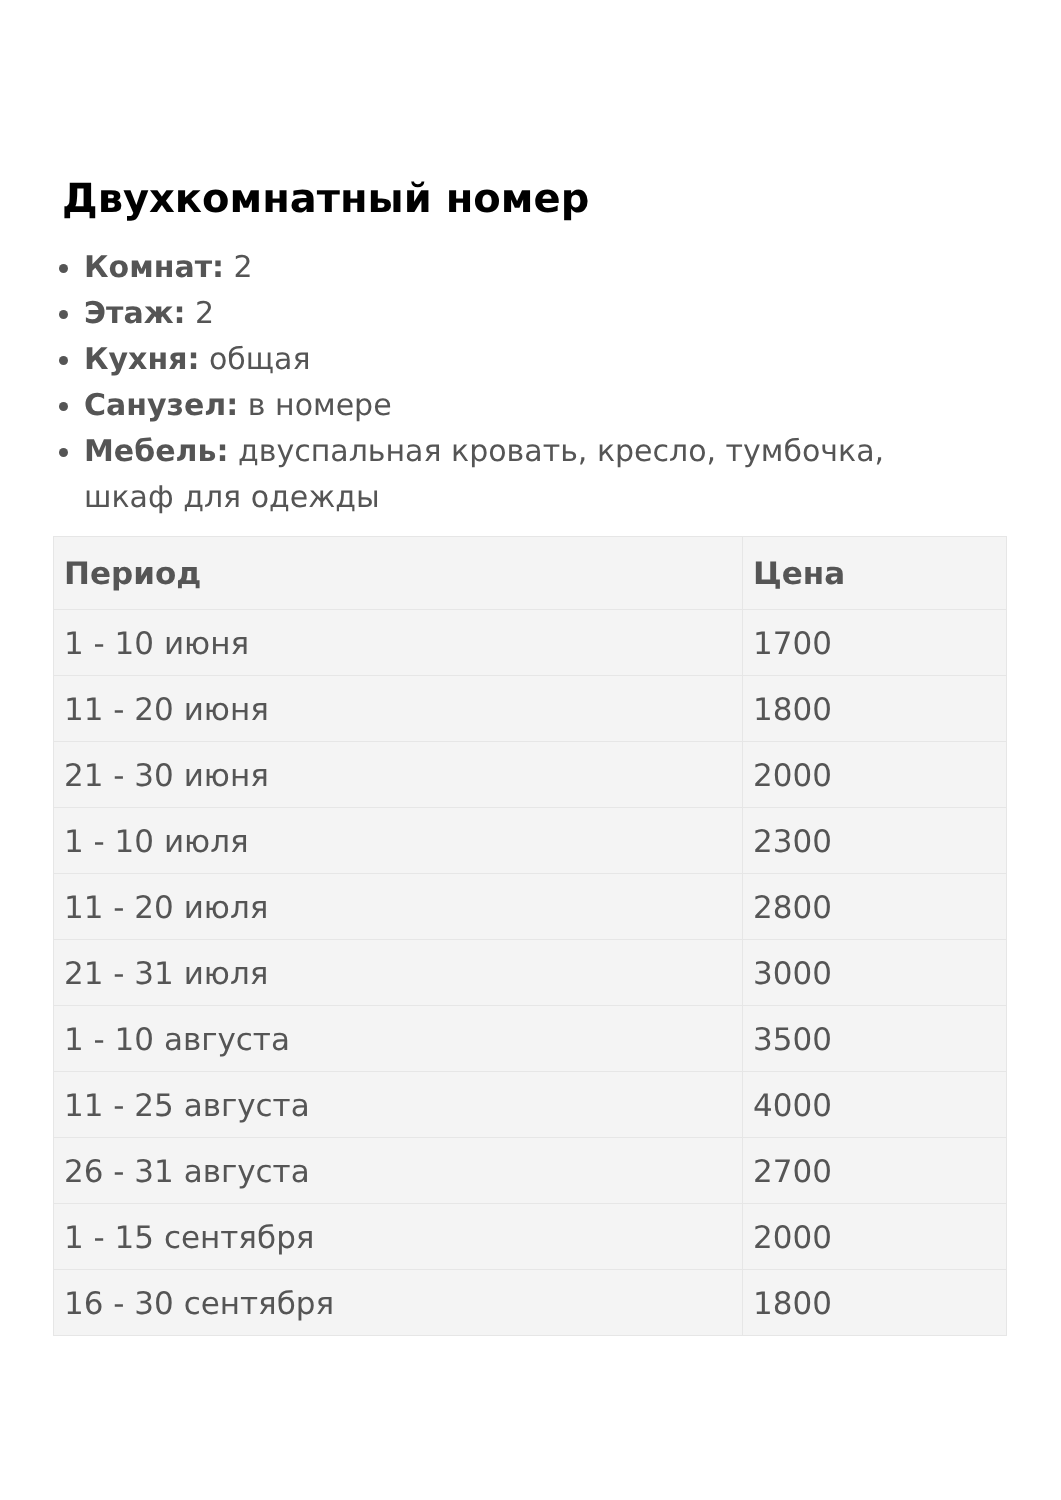Двухкомнатный номер
Комнат: 2
Этаж: 2
Кухня: общая
Санузел: в номере
Мебель: двуспальная кровать, кресло, тумбочка, шкаф для одежды
| Период | Цена |
| --- | --- |
| 1 - 10 июня | 1700 |
| 11 - 20 июня | 1800 |
| 21 - 30 июня | 2000 |
| 1 - 10 июля | 2300 |
| 11 - 20 июля | 2800 |
| 21 - 31 июля | 3000 |
| 1 - 10 августа | 3500 |
| 11 - 25 августа | 4000 |
| 26 - 31 августа | 2700 |
| 1 - 15 сентября | 2000 |
| 16 - 30 сентября | 1800 |